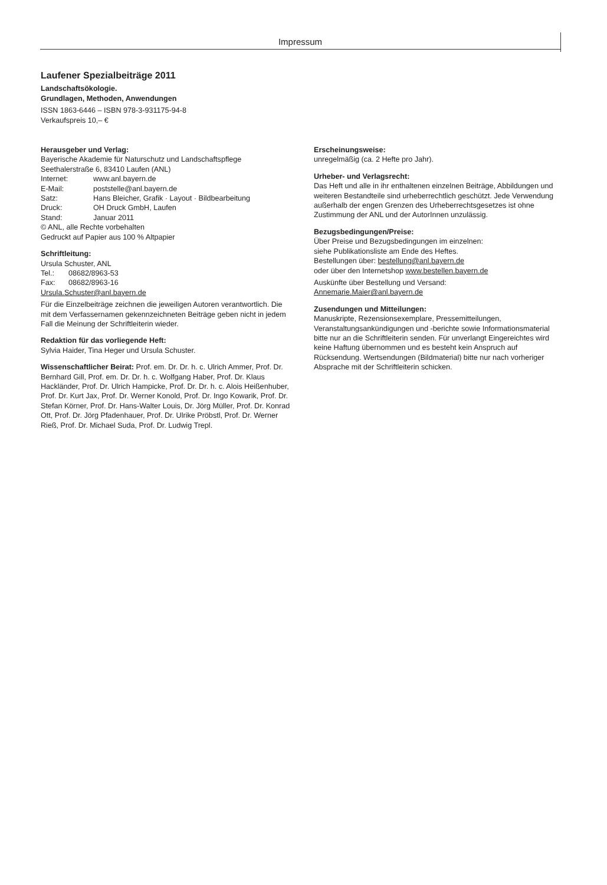Impressum
Laufener Spezialbeiträge 2011
Landschaftsökologie.
Grundlagen, Methoden, Anwendungen
ISSN 1863-6446 – ISBN 978-3-931175-94-8
Verkaufspreis 10,– €
Herausgeber und Verlag:
Bayerische Akademie für Naturschutz und Landschaftspflege
Seethalerstraße 6, 83410 Laufen (ANL)
Internet: www.anl.bayern.de
E-Mail: poststelle@anl.bayern.de
Satz: Hans Bleicher, Grafik · Layout · Bildbearbeitung
Druck: OH Druck GmbH, Laufen
Stand: Januar 2011
© ANL, alle Rechte vorbehalten
Gedruckt auf Papier aus 100 % Altpapier
Schriftleitung:
Ursula Schuster, ANL
Tel.: 08682/8963-53
Fax: 08682/8963-16
Ursula.Schuster@anl.bayern.de
Für die Einzelbeiträge zeichnen die jeweiligen Autoren verantwortlich. Die mit dem Verfassernamen gekennzeichneten Beiträge geben nicht in jedem Fall die Meinung der Schriftleiterin wieder.
Redaktion für das vorliegende Heft:
Sylvia Haider, Tina Heger und Ursula Schuster.
Wissenschaftlicher Beirat: Prof. em. Dr. Dr. h. c. Ulrich Ammer, Prof. Dr. Bernhard Gill, Prof. em. Dr. Dr. h. c. Wolfgang Haber, Prof. Dr. Klaus Hackländer, Prof. Dr. Ulrich Hampicke, Prof. Dr. Dr. h. c. Alois Heißenhuber, Prof. Dr. Kurt Jax, Prof. Dr. Werner Konold, Prof. Dr. Ingo Kowarik, Prof. Dr. Stefan Körner, Prof. Dr. Hans-Walter Louis, Dr. Jörg Müller, Prof. Dr. Konrad Ott, Prof. Dr. Jörg Pfadenhauer, Prof. Dr. Ulrike Pröbstl, Prof. Dr. Werner Rieß, Prof. Dr. Michael Suda, Prof. Dr. Ludwig Trepl.
Erscheinungsweise:
unregelmäßig (ca. 2 Hefte pro Jahr).
Urheber- und Verlagsrecht:
Das Heft und alle in ihr enthaltenen einzelnen Beiträge, Abbildungen und weiteren Bestandteile sind urheberrechtlich geschützt. Jede Verwendung außerhalb der engen Grenzen des Urheberrechtsgesetzes ist ohne Zustimmung der ANL und der AutorInnen unzulässig.
Bezugsbedingungen/Preise:
Über Preise und Bezugsbedingungen im einzelnen:
siehe Publikationsliste am Ende des Heftes.
Bestellungen über: bestellung@anl.bayern.de
oder über den Internetshop www.bestellen.bayern.de
Auskünfte über Bestellung und Versand:
Annemarie.Maier@anl.bayern.de
Zusendungen und Mitteilungen:
Manuskripte, Rezensionsexemplare, Pressemitteilungen, Veranstaltungsankündigungen und -berichte sowie Informationsmaterial bitte nur an die Schriftleiterin senden. Für unverlangt Eingereichtes wird keine Haftung übernommen und es besteht kein Anspruch auf Rücksendung. Wertsendungen (Bildmaterial) bitte nur nach vorheriger Absprache mit der Schriftleiterin schicken.